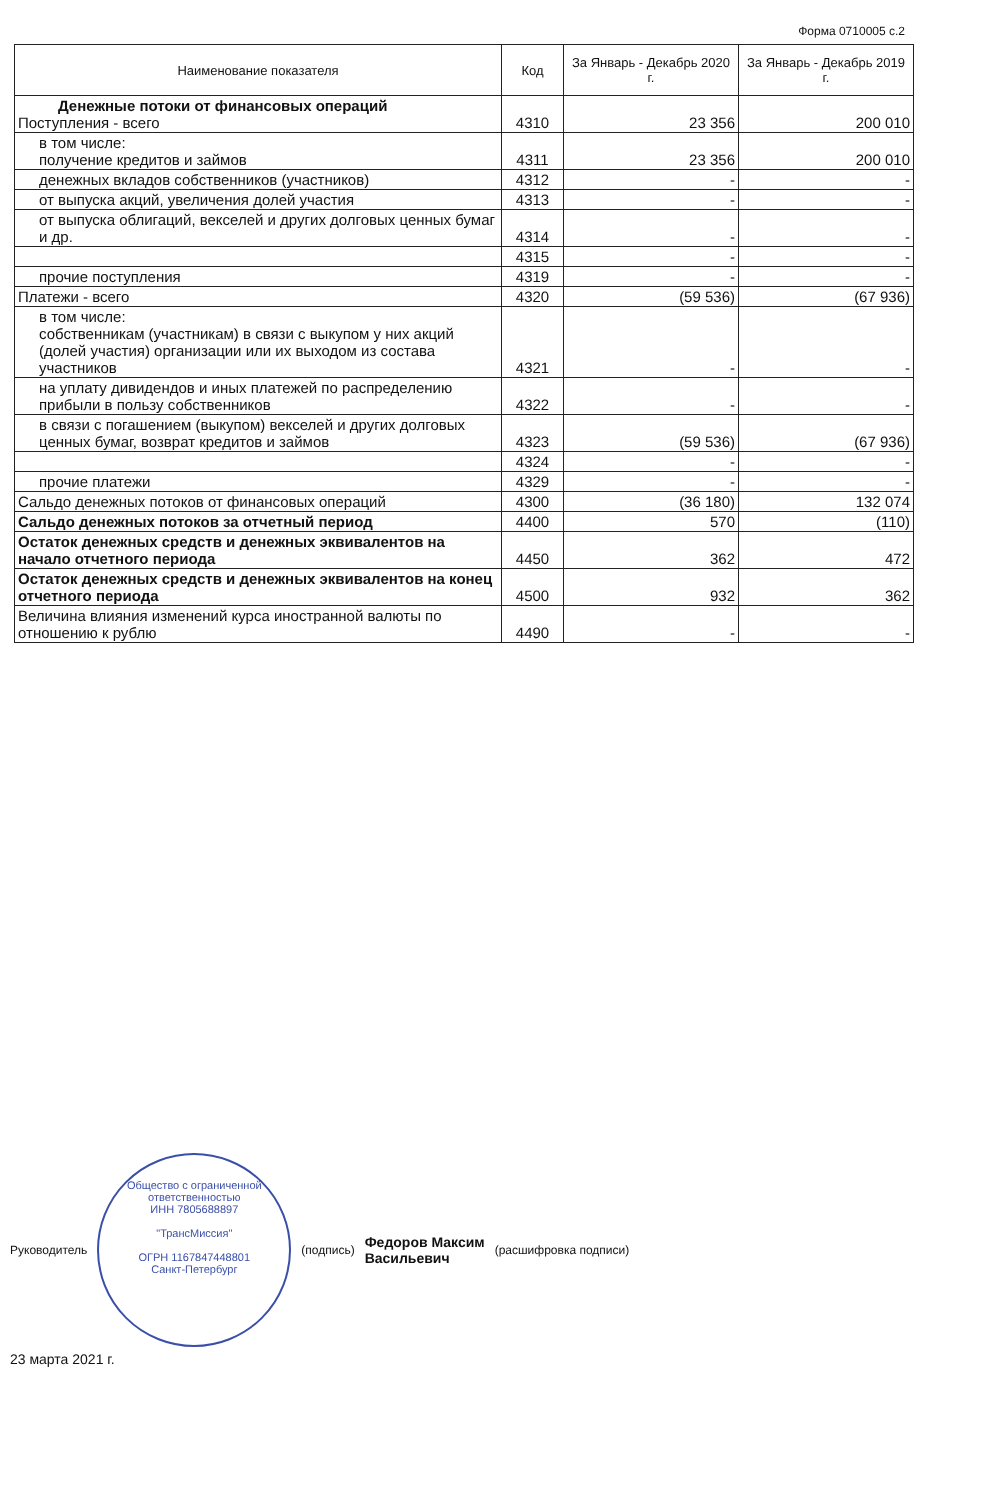Форма 0710005 с.2
| Наименование показателя | Код | За Январь - Декабрь 2020 г. | За Январь - Декабрь 2019 г. |
| --- | --- | --- | --- |
| Денежные потоки от финансовых операций Поступления - всего | 4310 | 23 356 | 200 010 |
| в том числе: получение кредитов и займов | 4311 | 23 356 | 200 010 |
| денежных вкладов собственников (участников) | 4312 | - | - |
| от выпуска акций, увеличения долей участия | 4313 | - | - |
| от выпуска облигаций, векселей и других долговых ценных бумаг и др. | 4314 | - | - |
| | 4315 | - | - |
| прочие поступления | 4319 | - | - |
| Платежи - всего | 4320 | (59 536) | (67 936) |
| в том числе: собственникам (участникам) в связи с выкупом у них акций (долей участия) организации или их выходом из состава участников | 4321 | - | - |
| на уплату дивидендов и иных платежей по распределению прибыли в пользу собственников | 4322 | - | - |
| в связи с погашением (выкупом) векселей и других долговых ценных бумаг, возврат кредитов и займов | 4323 | (59 536) | (67 936) |
| | 4324 | - | - |
| прочие платежи | 4329 | - | - |
| Сальдо денежных потоков от финансовых операций | 4300 | (36 180) | 132 074 |
| Сальдо денежных потоков за отчетный период | 4400 | 570 | (110) |
| Остаток денежных средств и денежных эквивалентов на начало отчетного периода | 4450 | 362 | 472 |
| Остаток денежных средств и денежных эквивалентов на конец отчетного периода | 4500 | 932 | 362 |
| Величина влияния изменений курса иностранной валюты по отношению к рублю | 4490 | - | - |
Руководитель
Общество с ограниченной ответственностью
ИНН 7805688897
"ТрансМиссия"
ОГРН 1167847448801
Санкт-Петербург (подпись) Федоров Максим
Васильевич (расшифровка подписи)
23 марта 2021 г.